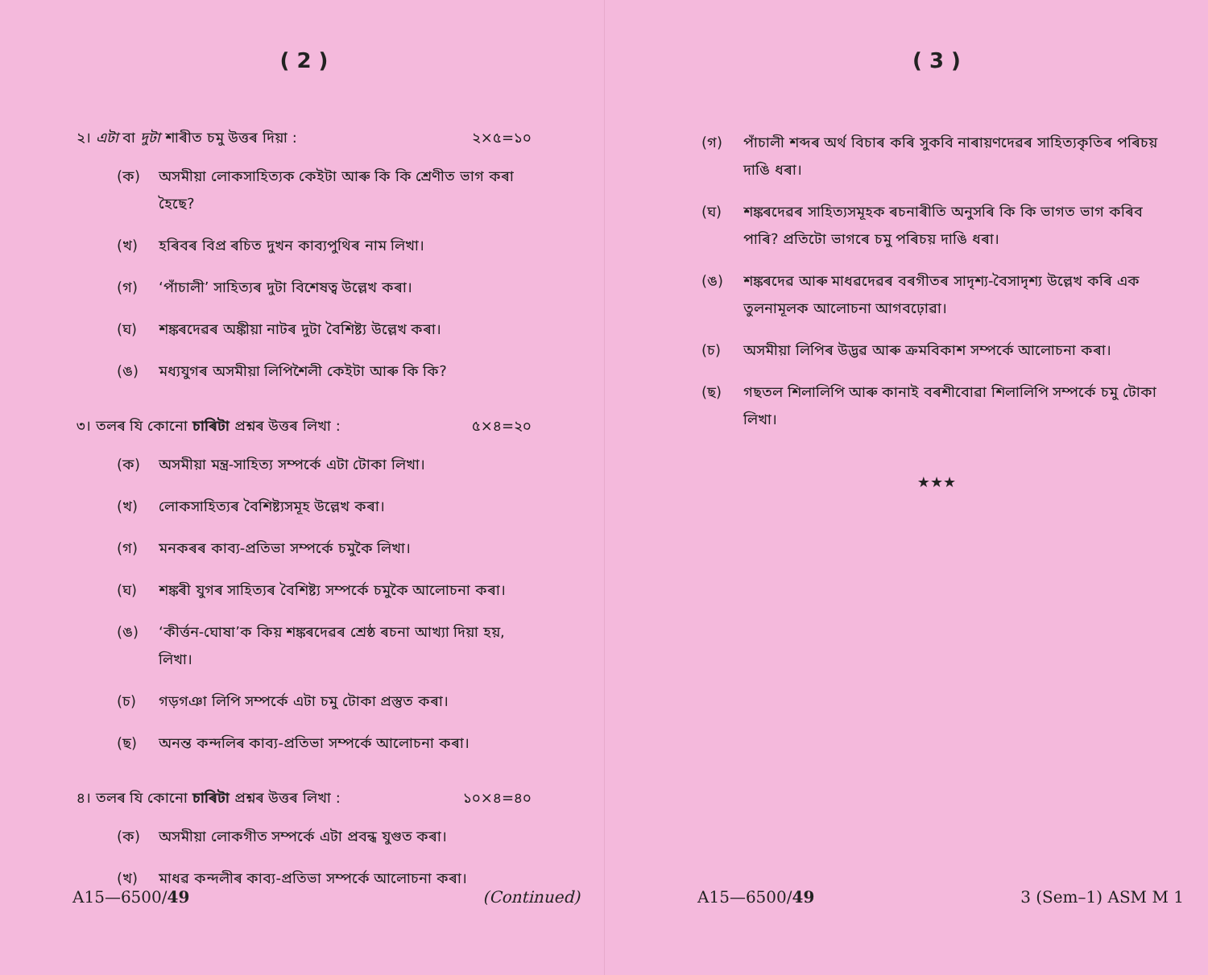( 2 )
২। এটা বা দুটা শাৰীত চমু উত্তৰ দিয়া : ২×৫=১০
(ক) অসমীয়া লোকসাহিত্যক কেইটা আৰু কি কি শ্ৰেণীত ভাগ কৰা হৈছে?
(খ) হৰিবৰ বিপ্ৰ ৰচিত দুখন কাব্যপুথিৰ নাম লিখা।
(গ) ‘পাঁচালী’ সাহিত্যৰ দুটা বিশেষত্ব উল্লেখ কৰা।
(ঘ) শঙ্কৰদেৱৰ অঙ্কীয়া নাটৰ দুটা বৈশিষ্ট্য উল্লেখ কৰা।
(ঙ) মধ্যযুগৰ অসমীয়া লিপিশৈলী কেইটা আৰু কি কি?
৩। তলৰ যি কোনো চাৰিটা প্ৰশ্নৰ উত্তৰ লিখা : ৫×৪=২০
(ক) অসমীয়া মন্ত্ৰ-সাহিত্য সম্পৰ্কে এটা টোকা লিখা।
(খ) লোকসাহিত্যৰ বৈশিষ্ট্যসমূহ উল্লেখ কৰা।
(গ) মনকৰৰ কাব্য-প্ৰতিভা সম্পৰ্কে চমুকৈ লিখা।
(ঘ) শঙ্কৰী যুগৰ সাহিত্যৰ বৈশিষ্ট্য সম্পৰ্কে চমুকৈ আলোচনা কৰা।
(ঙ) ‘কীৰ্ত্তন-ঘোষা’ক কিয় শঙ্কৰদেৱৰ শ্ৰেষ্ঠ ৰচনা আখ্যা দিয়া হয়, লিখা।
(চ) গড়গঞা লিপি সম্পৰ্কে এটা চমু টোকা প্ৰস্তুত কৰা।
(ছ) অনন্ত কন্দলিৰ কাব্য-প্ৰতিভা সম্পৰ্কে আলোচনা কৰা।
৪। তলৰ যি কোনো চাৰিটা প্ৰশ্নৰ উত্তৰ লিখা : ১০×৪=৪০
(ক) অসমীয়া লোকগীত সম্পৰ্কে এটা প্ৰবন্ধ যুগুত কৰা।
(খ) মাধৱ কন্দলীৰ কাব্য-প্ৰতিভা সম্পৰ্কে আলোচনা কৰা।
A15—6500/49 (Continued)
( 3 )
(গ) পাঁচালী শব্দৰ অৰ্থ বিচাৰ কৰি সুকবি নাৰায়ণদেৱৰ সাহিত্যকৃতিৰ পৰিচয় দাঙি ধৰা।
(ঘ) শঙ্কৰদেৱৰ সাহিত্যসমূহক ৰচনাৰীতি অনুসৰি কি কি ভাগত ভাগ কৰিব পাৰি? প্ৰতিটো ভাগৰে চমু পৰিচয় দাঙি ধৰা।
(ঙ) শঙ্কৰদেৱ আৰু মাধৱদেৱৰ বৰগীতৰ সাদৃশ্য-বৈসাদৃশ্য উল্লেখ কৰি এক তুলনামূলক আলোচনা আগবঢ়োৱা।
(চ) অসমীয়া লিপিৰ উদ্ভৱ আৰু ক্ৰমবিকাশ সম্পৰ্কে আলোচনা কৰা।
(ছ) গছতল শিলালিপি আৰু কানাই বৰশীবোৱা শিলালিপি সম্পৰ্কে চমু টোকা লিখা।
★★★
A15—6500/49 3 (Sem–1) ASM M 1